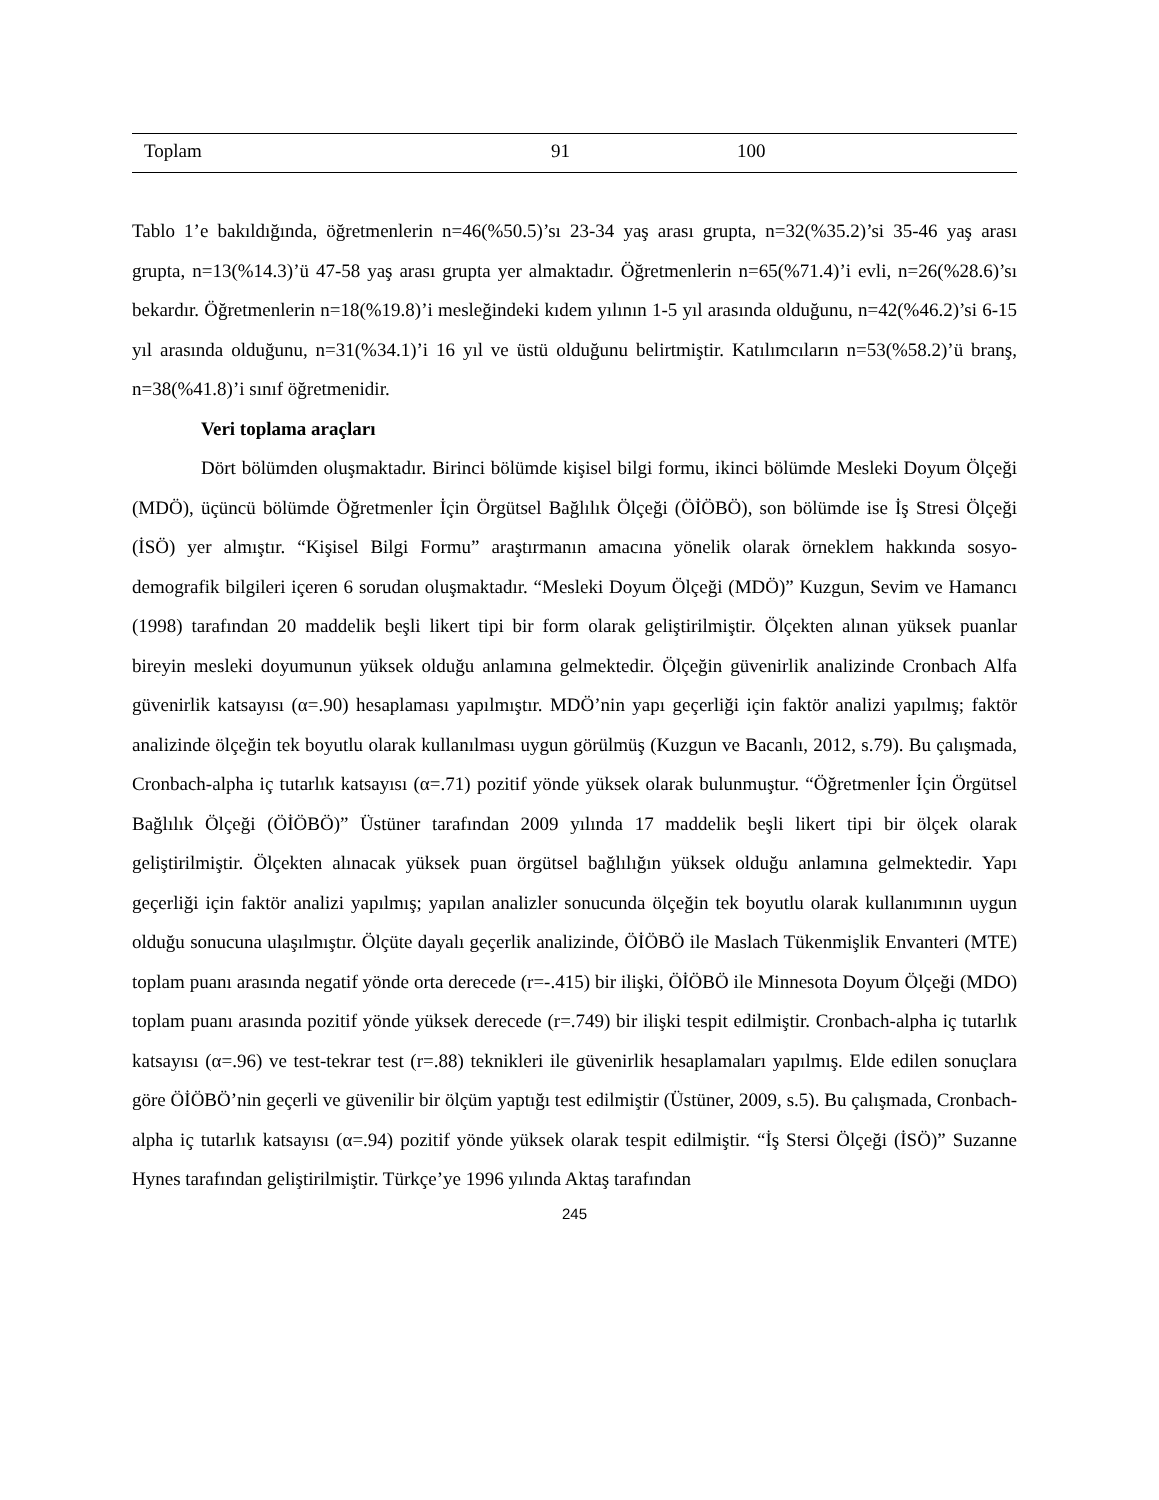| Toplam | 91 | 100 |
Tablo 1’e bakıldığında, öğretmenlerin n=46(%50.5)’sı 23-34 yaş arası grupta, n=32(%35.2)’si 35-46 yaş arası grupta, n=13(%14.3)’ü 47-58 yaş arası grupta yer almaktadır. Öğretmenlerin n=65(%71.4)’i evli, n=26(%28.6)’sı bekardır. Öğretmenlerin n=18(%19.8)’i mesleğindeki kıdem yılının 1-5 yıl arasında olduğunu, n=42(%46.2)’si 6-15 yıl arasında olduğunu, n=31(%34.1)’i 16 yıl ve üstü olduğunu belirtmiştir. Katılımcıların n=53(%58.2)’ü branş, n=38(%41.8)’i sınıf öğretmenidir.
Veri toplama araçları
Dört bölümden oluşmaktadır. Birinci bölümde kişisel bilgi formu, ikinci bölümde Mesleki Doyum Ölçeği (MDÖ), üçüncü bölümde Öğretmenler İçin Örgütsel Bağlılık Ölçeği (ÖİÖBÖ), son bölümde ise İş Stresi Ölçeği (İSÖ) yer almıştır. “Kişisel Bilgi Formu” araştırmanın amacına yönelik olarak örneklem hakkında sosyo-demografik bilgileri içeren 6 sorudan oluşmaktadır. “Mesleki Doyum Ölçeği (MDÖ)” Kuzgun, Sevim ve Hamancı (1998) tarafından 20 maddelik beşli likert tipi bir form olarak geliştirilmiştir. Ölçekten alınan yüksek puanlar bireyin mesleki doyumunun yüksek olduğu anlamına gelmektedir. Ölçeğin güvenirlik analizinde Cronbach Alfa güvenirlik katsayısı (α=.90) hesaplaması yapılmıştır. MDÖ’nin yapı geçerliği için faktör analizi yapılmış; faktör analizinde ölçeğin tek boyutlu olarak kullanılması uygun görülmüş (Kuzgun ve Bacanlı, 2012, s.79). Bu çalışmada, Cronbach-alpha iç tutarlık katsayısı (α=.71) pozitif yönde yüksek olarak bulunmuştur. “Öğretmenler İçin Örgütsel Bağlılık Ölçeği (ÖİÖBÖ)” Üstüner tarafından 2009 yılında 17 maddelik beşli likert tipi bir ölçek olarak geliştirilmiştir. Ölçekten alınacak yüksek puan örgütsel bağlılığın yüksek olduğu anlamına gelmektedir. Yapı geçerliği için faktör analizi yapılmış; yapılan analizler sonucunda ölçeğin tek boyutlu olarak kullanımının uygun olduğu sonucuna ulaşılmıştır. Ölçüte dayalı geçerlik analizinde, ÖİÖBÖ ile Maslach Tükenmişlik Envanteri (MTE) toplam puanı arasında negatif yönde orta derecede (r=-.415) bir ilişki, ÖİÖBÖ ile Minnesota Doyum Ölçeği (MDO) toplam puanı arasında pozitif yönde yüksek derecede (r=.749) bir ilişki tespit edilmiştir. Cronbach-alpha iç tutarlık katsayısı (α=.96) ve test-tekrar test (r=.88) teknikleri ile güvenirlik hesaplamaları yapılmış. Elde edilen sonuçlara göre ÖİÖBÖ’nin geçerli ve güvenilir bir ölçüm yaptığı test edilmiştir (Üstüner, 2009, s.5). Bu çalışmada, Cronbach-alpha iç tutarlık katsayısı (α=.94) pozitif yönde yüksek olarak tespit edilmiştir. “İş Stersi Ölçeği (İSÖ)” Suzanne Hynes tarafından geliştirilmiştir. Türkçe’ye 1996 yılında Aktaş tarafından
245